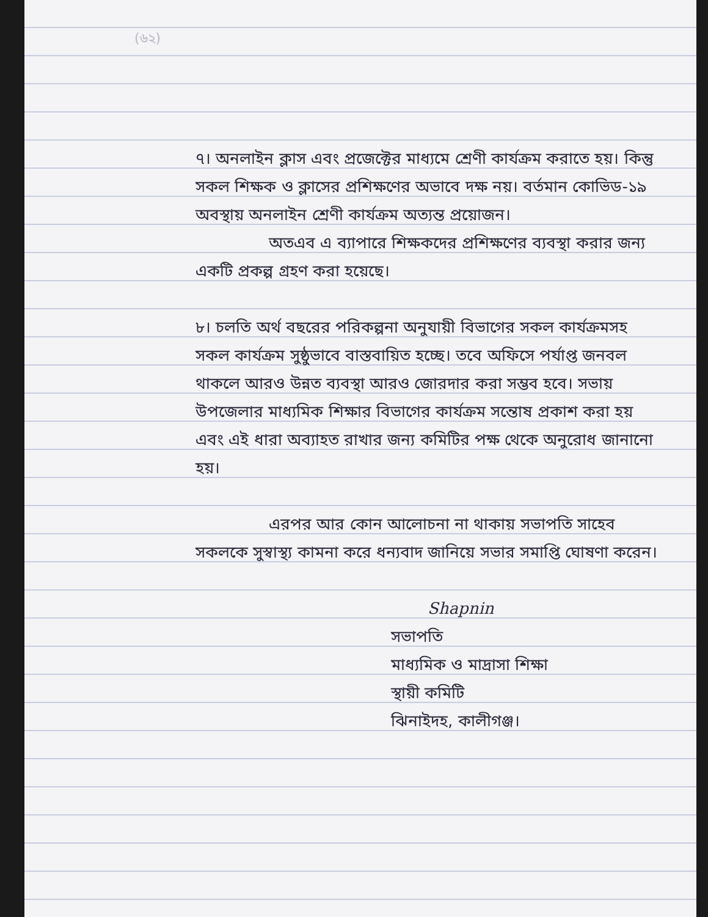(৬২)
৭। অনলাইন ক্লাস এবং প্রজেক্টের মাধ্যমে শ্রেণী কার্যক্রম করাতে হয়। কিন্তু সকল শিক্ষক ও ক্লাসের প্রশিক্ষণের অভাবে দক্ষ নয়। বর্তমান কোভিড-১৯ অবস্থায় অনলাইন শ্রেণী কার্যক্রম অত্যন্ত প্রয়োজন।
অতএব এ ব্যাপারে শিক্ষকদের প্রশিক্ষণের ব্যবস্থা করার জন্য একটি প্রকল্প গ্রহণ করা হয়েছে।
৮। চলতি অর্থ বছরের পরিকল্পনা অনুযায়ী বিভাগের সকল কার্যক্রমসহ সকল কার্যক্রম সুষ্ঠুভাবে বাস্তবায়িত হচ্ছে। তবে অফিসে পর্যাপ্ত জনবল থাকলে আরও উন্নত ব্যবস্থা আরও জোরদার করা সম্ভব হবে। সভায় উপজেলার মাধ্যমিক শিক্ষার বিভাগের কার্যক্রম সন্তোষ প্রকাশ করা হয় এবং এই ধারা অব্যাহত রাখার জন্য কমিটির পক্ষ থেকে অনুরোধ জানানো হয়।
এরপর আর কোন আলোচনা না থাকায় সভাপতি সাহেব সকলকে সুস্বাস্থ্য কামনা করে ধন্যবাদ জানিয়ে সভার সমাপ্তি ঘোষণা করেন।
Shapnin
সভাপতি
মাধ্যমিক ও মাদ্রাসা শিক্ষা
স্থায়ী কমিটি
ঝিনাইদহ, কালীগঞ্জ।